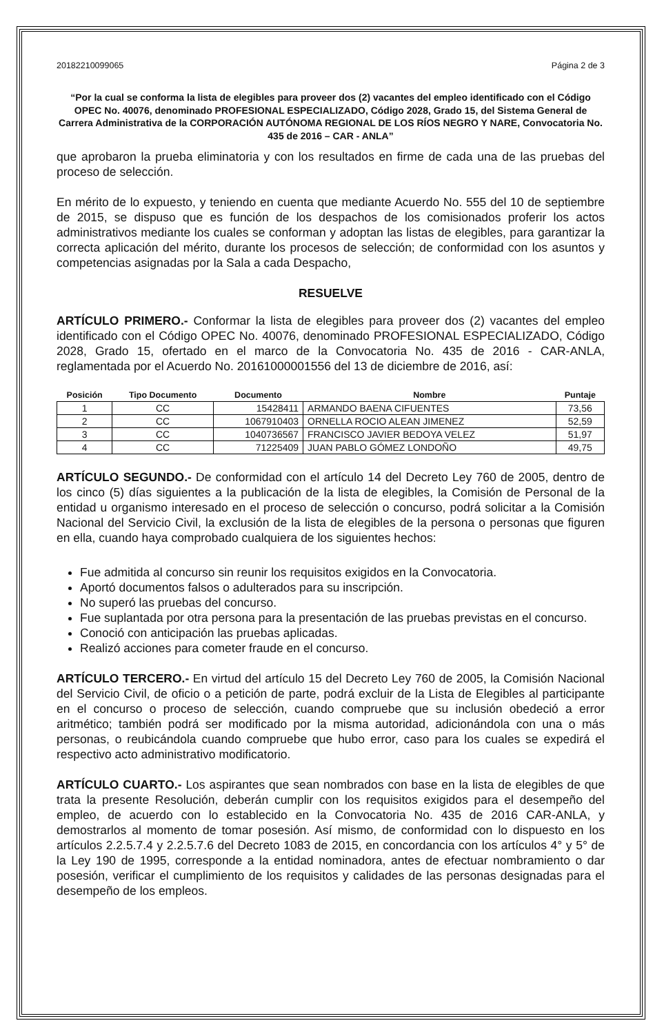20182210099065 Página 2 de 3
“Por la cual se conforma la lista de elegibles para proveer dos (2) vacantes del empleo identificado con el Código OPEC No. 40076, denominado PROFESIONAL ESPECIALIZADO, Código 2028, Grado 15, del Sistema General de Carrera Administrativa de la CORPORACIÓN AUTÓNOMA REGIONAL DE LOS RÍOS NEGRO Y NARE, Convocatoria No. 435 de 2016 – CAR - ANLA”
que aprobaron la prueba eliminatoria y con los resultados en firme de cada una de las pruebas del proceso de selección.
En mérito de lo expuesto, y teniendo en cuenta que mediante Acuerdo No. 555 del 10 de septiembre de 2015, se dispuso que es función de los despachos de los comisionados proferir los actos administrativos mediante los cuales se conforman y adoptan las listas de elegibles, para garantizar la correcta aplicación del mérito, durante los procesos de selección; de conformidad con los asuntos y competencias asignadas por la Sala a cada Despacho,
RESUELVE
ARTÍCULO PRIMERO.- Conformar la lista de elegibles para proveer dos (2) vacantes del empleo identificado con el Código OPEC No. 40076, denominado PROFESIONAL ESPECIALIZADO, Código 2028, Grado 15, ofertado en el marco de la Convocatoria No. 435 de 2016 - CAR-ANLA, reglamentada por el Acuerdo No. 20161000001556 del 13 de diciembre de 2016, así:
| Posición | Tipo Documento | Documento | Nombre | Puntaje |
| --- | --- | --- | --- | --- |
| 1 | CC | 15428411 | ARMANDO BAENA CIFUENTES | 73,56 |
| 2 | CC | 1067910403 | ORNELLA ROCIO ALEAN JIMENEZ | 52,59 |
| 3 | CC | 1040736567 | FRANCISCO JAVIER BEDOYA VELEZ | 51,97 |
| 4 | CC | 71225409 | JUAN PABLO GÓMEZ LONDOÑO | 49,75 |
ARTÍCULO SEGUNDO.- De conformidad con el artículo 14 del Decreto Ley 760 de 2005, dentro de los cinco (5) días siguientes a la publicación de la lista de elegibles, la Comisión de Personal de la entidad u organismo interesado en el proceso de selección o concurso, podrá solicitar a la Comisión Nacional del Servicio Civil, la exclusión de la lista de elegibles de la persona o personas que figuren en ella, cuando haya comprobado cualquiera de los siguientes hechos:
Fue admitida al concurso sin reunir los requisitos exigidos en la Convocatoria.
Aportó documentos falsos o adulterados para su inscripción.
No superó las pruebas del concurso.
Fue suplantada por otra persona para la presentación de las pruebas previstas en el concurso.
Conoció con anticipación las pruebas aplicadas.
Realizó acciones para cometer fraude en el concurso.
ARTÍCULO TERCERO.- En virtud del artículo 15 del Decreto Ley 760 de 2005, la Comisión Nacional del Servicio Civil, de oficio o a petición de parte, podrá excluir de la Lista de Elegibles al participante en el concurso o proceso de selección, cuando compruebe que su inclusión obedeció a error aritmético; también podrá ser modificado por la misma autoridad, adicionándola con una o más personas, o reubicándola cuando compruebe que hubo error, caso para los cuales se expedirá el respectivo acto administrativo modificatorio.
ARTÍCULO CUARTO.- Los aspirantes que sean nombrados con base en la lista de elegibles de que trata la presente Resolución, deberán cumplir con los requisitos exigidos para el desempeño del empleo, de acuerdo con lo establecido en la Convocatoria No. 435 de 2016 CAR-ANLA, y demostrarlos al momento de tomar posesión. Así mismo, de conformidad con lo dispuesto en los artículos 2.2.5.7.4 y 2.2.5.7.6 del Decreto 1083 de 2015, en concordancia con los artículos 4° y 5° de la Ley 190 de 1995, corresponde a la entidad nominadora, antes de efectuar nombramiento o dar posesión, verificar el cumplimiento de los requisitos y calidades de las personas designadas para el desempeño de los empleos.